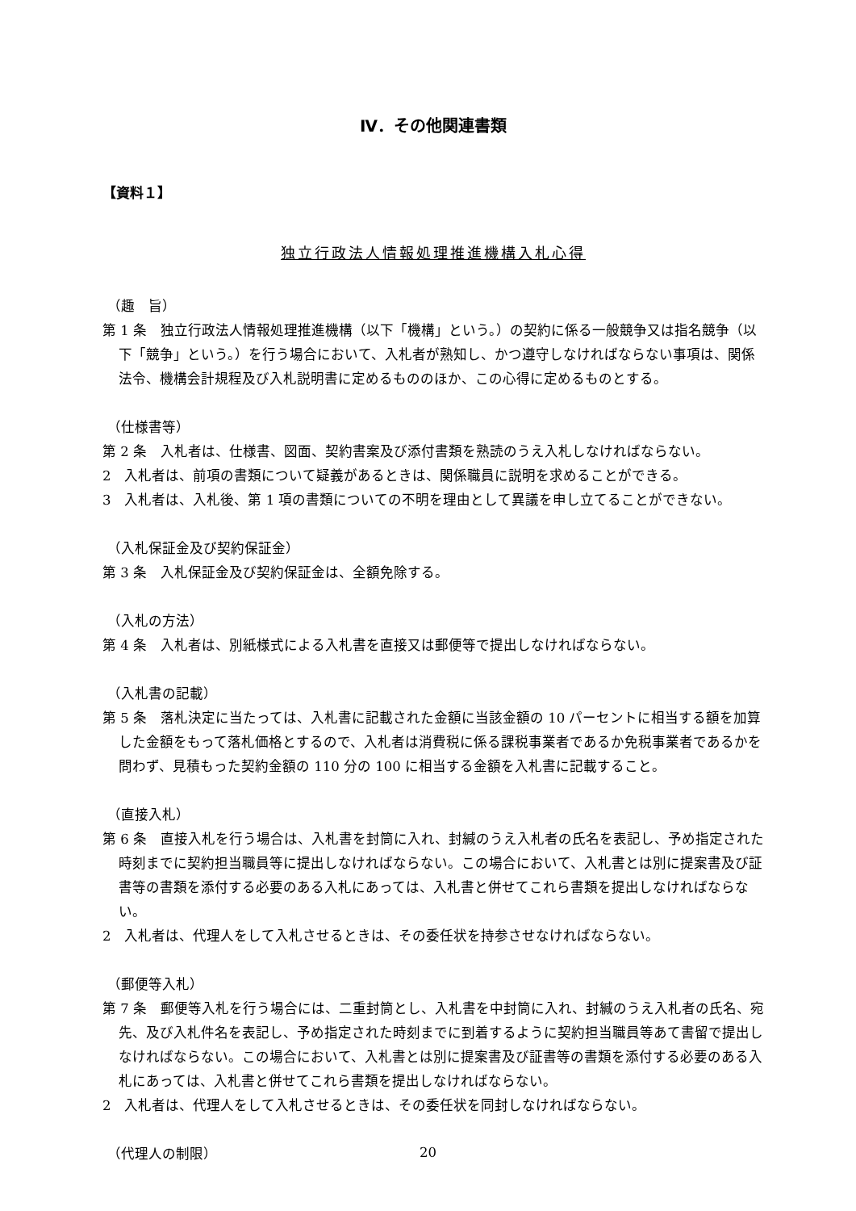Ⅳ．その他関連書類
【資料１】
独立行政法人情報処理推進機構入札心得
（趣　旨）
第 1 条　独立行政法人情報処理推進機構（以下「機構」という。）の契約に係る一般競争又は指名競争（以下「競争」という。）を行う場合において、入札者が熟知し、かつ遵守しなければならない事項は、関係法令、機構会計規程及び入札説明書に定めるもののほか、この心得に定めるものとする。
（仕様書等）
第 2 条　入札者は、仕様書、図面、契約書案及び添付書類を熟読のうえ入札しなければならない。
2　入札者は、前項の書類について疑義があるときは、関係職員に説明を求めることができる。
3　入札者は、入札後、第 1 項の書類についての不明を理由として異議を申し立てることができない。
（入札保証金及び契約保証金）
第 3 条　入札保証金及び契約保証金は、全額免除する。
（入札の方法）
第 4 条　入札者は、別紙様式による入札書を直接又は郵便等で提出しなければならない。
（入札書の記載）
第 5 条　落札決定に当たっては、入札書に記載された金額に当該金額の 10 パーセントに相当する額を加算した金額をもって落札価格とするので、入札者は消費税に係る課税事業者であるか免税事業者であるかを問わず、見積もった契約金額の 110 分の 100 に相当する金額を入札書に記載すること。
（直接入札）
第 6 条　直接入札を行う場合は、入札書を封筒に入れ、封緘のうえ入札者の氏名を表記し、予め指定された時刻までに契約担当職員等に提出しなければならない。この場合において、入札書とは別に提案書及び証書等の書類を添付する必要のある入札にあっては、入札書と併せてこれら書類を提出しなければならない。
2　入札者は、代理人をして入札させるときは、その委任状を持参させなければならない。
（郵便等入札）
第 7 条　郵便等入札を行う場合には、二重封筒とし、入札書を中封筒に入れ、封緘のうえ入札者の氏名、宛先、及び入札件名を表記し、予め指定された時刻までに到着するように契約担当職員等あて書留で提出しなければならない。この場合において、入札書とは別に提案書及び証書等の書類を添付する必要のある入札にあっては、入札書と併せてこれら書類を提出しなければならない。
2　入札者は、代理人をして入札させるときは、その委任状を同封しなければならない。
（代理人の制限）
20